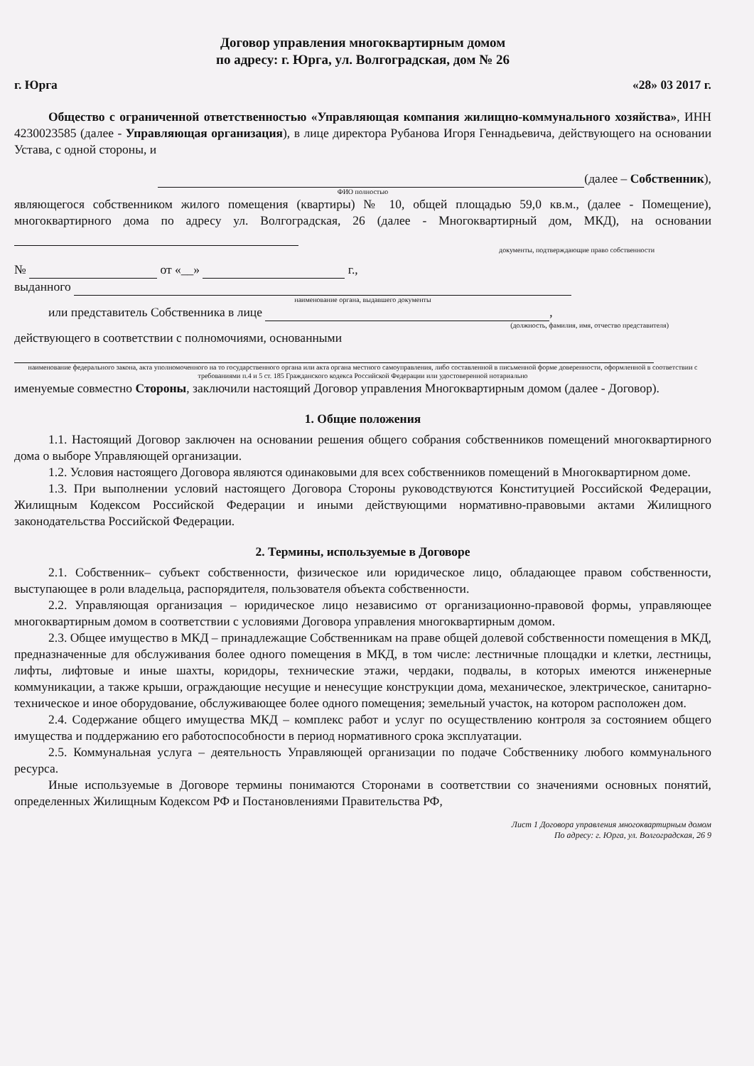Договор управления многоквартирным домом
по адресу: г. Юрга, ул. Волгоградская, дом № 26
г. Юрга «28» 03 2017 г.
Общество с ограниченной ответственностью «Управляющая компания жилищно-коммунального хозяйства», ИНН 4230023585 (далее - Управляющая организация), в лице директора Рубанова Игоря Геннадьевича, действующего на основании Устава, с одной стороны, и
(далее – Собственник),
ФИО полностью
являющегося собственником жилого помещения (квартиры) № 10, общей площадью 59,0 кв.м., (далее - Помещение), многоквартирного дома по адресу ул. Волгоградская, 26 (далее - Многоквартирный дом, МКД), на основании
документы, подтверждающие право собственности
№ от «__» г.,
выданного
наименование органа, выдавшего документы
или представитель Собственника в лице ,
(должность, фамилия, имя, отчество представителя)
действующего в соответствии с полномочиями, основанными
наименование федерального закона, акта уполномоченного на то государственного органа или акта органа местного самоуправления, либо составленной в письменной форме доверенности, оформленной в соответствии с требованиями п.4 и 5 ст. 185 Гражданского кодекса Российской Федерации или удостоверенной нотариально
именуемые совместно Стороны, заключили настоящий Договор управления Многоквартирным домом (далее - Договор).
1. Общие положения
1.1. Настоящий Договор заключен на основании решения общего собрания собственников помещений многоквартирного дома о выборе Управляющей организации.
1.2. Условия настоящего Договора являются одинаковыми для всех собственников помещений в Многоквартирном доме.
1.3. При выполнении условий настоящего Договора Стороны руководствуются Конституцией Российской Федерации, Жилищным Кодексом Российской Федерации и иными действующими нормативно-правовыми актами Жилищного законодательства Российской Федерации.
2. Термины, используемые в Договоре
2.1. Собственник– субъект собственности, физическое или юридическое лицо, обладающее правом собственности, выступающее в роли владельца, распорядителя, пользователя объекта собственности.
2.2. Управляющая организация – юридическое лицо независимо от организационно-правовой формы, управляющее многоквартирным домом в соответствии с условиями Договора управления многоквартирным домом.
2.3. Общее имущество в МКД – принадлежащие Собственникам на праве общей долевой собственности помещения в МКД, предназначенные для обслуживания более одного помещения в МКД, в том числе: лестничные площадки и клетки, лестницы, лифты, лифтовые и иные шахты, коридоры, технические этажи, чердаки, подвалы, в которых имеются инженерные коммуникации, а также крыши, ограждающие несущие и ненесущие конструкции дома, механическое, электрическое, санитарно-техническое и иное оборудование, обслуживающее более одного помещения; земельный участок, на котором расположен дом.
2.4. Содержание общего имущества МКД – комплекс работ и услуг по осуществлению контроля за состоянием общего имущества и поддержанию его работоспособности в период нормативного срока эксплуатации.
2.5. Коммунальная услуга – деятельность Управляющей организации по подаче Собственнику любого коммунального ресурса.
Иные используемые в Договоре термины понимаются Сторонами в соответствии со значениями основных понятий, определенных Жилищным Кодексом РФ и Постановлениями Правительства РФ,
Лист 1 Договора управления многоквартирным домом
По адресу: г. Юрга, ул. Волгоградская, 26 9